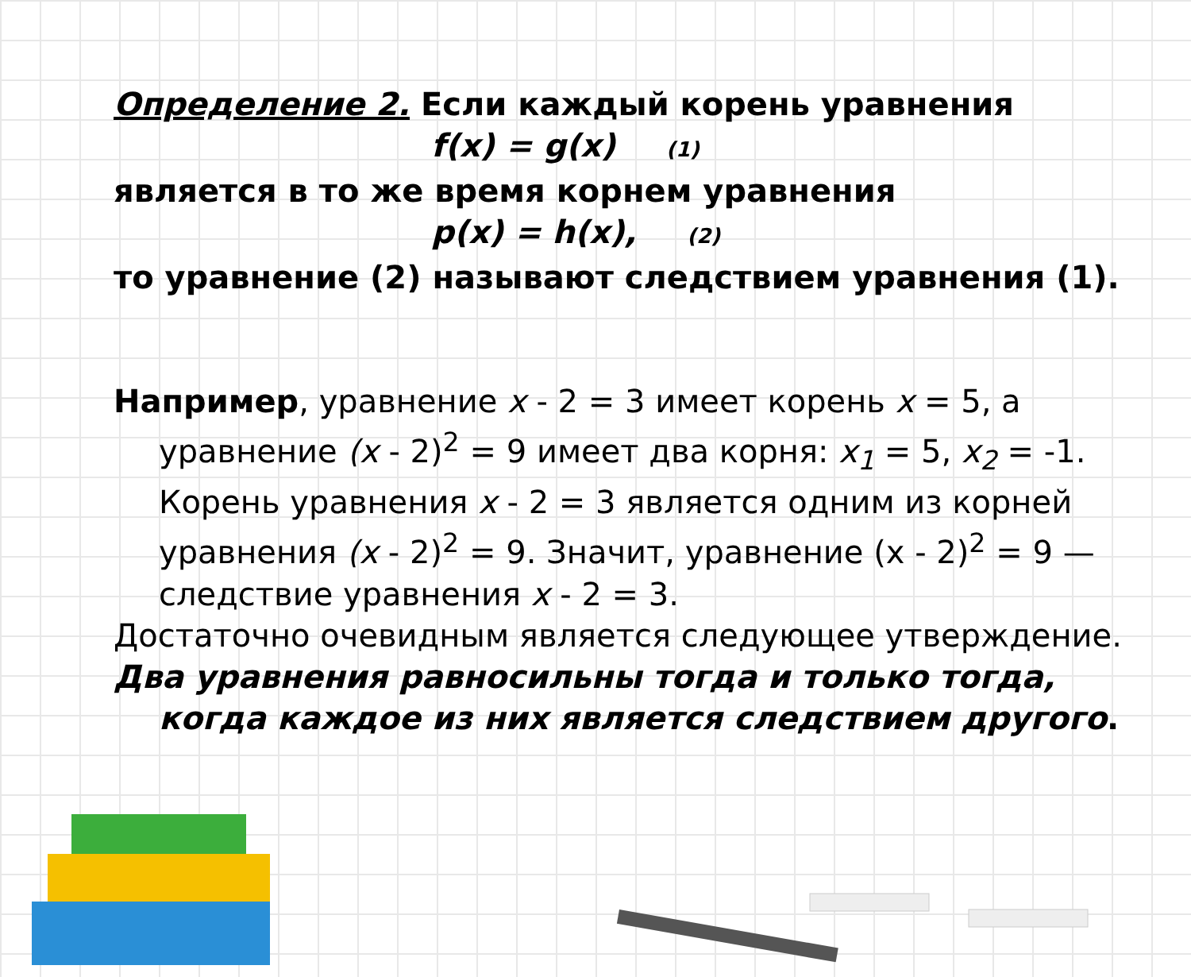Определение 2. Если каждый корень уравнения
f(x) = g(x) (1)
является в то же время корнем уравнения
p(x) = h(x), (2)
то уравнение (2) называют следствием уравнения (1).
Например, уравнение x - 2 = 3 имеет корень x = 5, а уравнение (x - 2)<sup>2</sup> = 9 имеет два корня: x<sub>1</sub> = 5, x<sub>2</sub> = -1. Корень уравнения x - 2 = 3 является одним из корней уравнения (x - 2)<sup>2</sup> = 9. Значит, уравнение (x - 2)<sup>2</sup> = 9 — следствие уравнения x - 2 = 3.
Достаточно очевидным является следующее утверждение.
Два уравнения равносильны тогда и только тогда, когда каждое из них является следствием другого.